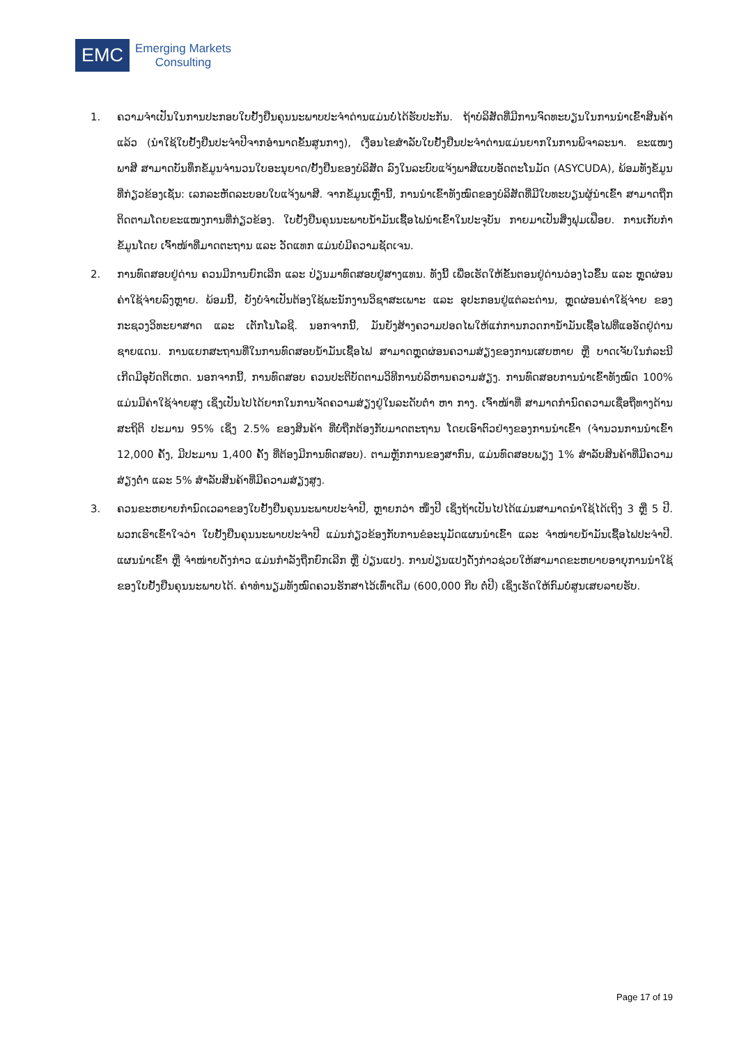EMC
Emerging Markets
Consulting
1. ຄວາມຈຳເປັນໃນການປະກອບໃບຢັ້ງຢືນຄຸນນະພາບປະຈຳດ່ານແມ່ນບໍ່ໄດ້ຮັບປະກັນ. ຖ້າບໍລິສັດທີ່ມີການຈົດທະບຽນໃນການນຳເຂົ້າສິນຄ້າແລ້ວ (ນຳໃຊ້ໃບຢັ້ງຢືນປະຈຳປີຈາກອຳນາດຂັ້ນສູນກາງ), ເງື່ອນໄຂສຳລັບໃບຢັ້ງຢືນປະຈຳດ່ານແມ່ນຍາກໃນການພິຈາລະນາ. ຂະແໜງພາສີ ສາມາດບັນທຶກຂໍ້ມູນຈຳນວນໃບອະນຸຍາດ/ຢັ້ງຢືນຂອງບໍລິສັດ ລົງໃນລະບົບແຈ້ງພາສີແບບອັດຕະໂນມັດ (ASYCUDA), ພ້ອມທັງຂໍ້ມູນທີ່ກ່ຽວຂ້ອງເຊັ່ນ: ເລກລະຫັດລະບອບໃບແຈ້ງພາສີ. ຈາກຂໍ້ມູນເຫຼົ່ານີ້, ການນຳເຂົ້າທັງໝົດຂອງບໍລິສັດທີ່ມີໃບທະບຽນຜູ້ນຳເຂົ້າ ສາມາດຖືກຕິດຕາມໂດຍຂະແໜງການທີ່ກ່ຽວຂ້ອງ. ໃບຢັ້ງຢືນຄຸນນະພາບນ້ຳມັນເຊື້ອໄຟນຳເຂົ້າໃນປະຈຸບັນ ກາຍມາເປັນສິ່ງຟຸມເຟືອຍ. ການເກັບກຳຂໍ້ມູນໂດຍ ເຈົ້າໜ້າທີ່ມາດຕະຖານ ແລະ ວັດແທກ ແມ່ນບໍ່ມີຄວາມຊັດເຈນ.
2. ການທົດສອບຢູ່ດ່ານ ຄວນມີການຍົກເລີກ ແລະ ປ່ຽນມາທົດສອບຢູ່ສາງແທນ. ທັງນີ້ ເພື່ອເຮັດໃຫ້ຂັ້ນຕອນຢູ່ດ່ານວ່ອງໄວຂຶ້ນ ແລະ ຫຼຸດຜ່ອນຄ່າໃຊ້ຈ່າຍລົງຫຼາຍ. ພ້ອມນີ້, ຍັງບໍ່ຈຳເປັນຕ້ອງໃຊ້ພະນັກງານວິຊາສະເພາະ ແລະ ອຸປະກອນຢູ່ແຕ່ລະດ່ານ, ຫຼຸດຜ່ອນຄ່າໃຊ້ຈ່າຍ ຂອງກະຊວງວິທະຍາສາດ ແລະ ເຕັກໂນໂລຊີ. ນອກຈາກນີ້, ມັນຍັງສ້າງຄວາມປອດໄພໃຫ້ແກ່ການກວດການ້ຳມັນເຊື້ອໄຟທີ່ແອອັດຢູ່ດ່ານຊາຍແດນ. ການແຍກສະຖານທີ່ໃນການທົດສອບນ້ຳມັນເຊື້ອໄຟ ສາມາດຫຼຸດຜ່ອນຄວາມສ່ຽງຂອງການເສຍຫາຍ ຫຼື ບາດເຈັບໃນກໍລະນີເກີດມີອຸບັດຕິເຫດ. ນອກຈາກນີ້, ການທົດສອບ ຄວນປະຕິບັດຕາມວິທີການບໍລິຫານຄວາມສ່ຽງ. ການທົດສອບການນຳເຂົ້າທັງໝົດ 100% ແມ່ນມີຄ່າໃຊ້ຈ່າຍສູງ ເຊິ່ງເປັນໄປໄດ້ຍາກໃນການຈັດຄວາມສ່ຽງຢູ່ໃນລະດັບຕ່ຳ ຫາ ກາງ. ເຈົ້າໜ້າທີ່ ສາມາດກຳນົດຄວາມເຊື່ອຖືທາງດ້ານສະຖິຕິ ປະມານ 95% ເຊິ່ງ 2.5% ຂອງສິນຄ້າ ທີ່ບໍ່ຖືກຕ້ອງກັບມາດຕະຖານ ໂດຍເອົາຕົວຢ່າງຂອງການນຳເຂົ້າ (ຈຳນວນການນຳເຂົ້າ 12,000 ຄັ້ງ, ມີປະມານ 1,400 ຄັ້ງ ທີ່ຕ້ອງມີການທົດສອບ). ຕາມຫຼັກການຂອງສາກົນ, ແມ່ນທົດສອບພຽງ 1% ສຳລັບສິນຄ້າທີ່ມີຄວາມສ່ຽງຕ່ຳ ແລະ 5% ສຳລັບສິນຄ້າທີ່ມີຄວາມສ່ຽງສູງ.
3. ຄວນຂະຫຍາຍກຳນົດເວລາຂອງໃບຢັ້ງຢືນຄຸນນະພາບປະຈຳປີ, ຫຼາຍກວ່າ ໜຶ່ງປີ ເຊິ່ງຖ້າເປັນໄປໄດ້ແມ່ນສາມາດນຳໃຊ້ໄດ້ເຖິງ 3 ຫຼື 5 ປີ. ພວກເຮົາເຂົ້າໃຈວ່າ ໃບຢັ້ງຢືນຄຸນນະພາບປະຈຳປີ ແມ່ນກ່ຽວຂ້ອງກັບການຂໍອະນຸມັດແຜນນຳເຂົ້າ ແລະ ຈຳໜ່າຍນ້ຳມັນເຊື້ອໄຟປະຈຳປີ. ແຜນນຳເຂົ້າ ຫຼື ຈຳໜ່າຍດັ່ງກ່າວ ແມ່ນກຳລັງຖືກຍົກເລີກ ຫຼື ປ່ຽນແປງ. ການປ່ຽນແປງດັ່ງກ່າວຊ່ວຍໃຫ້ສາມາດຂະຫຍາຍອາຍຸການນຳໃຊ້ຂອງໃບຢັ້ງຢືນຄຸນນະພາບໄດ້. ຄ່າທຳນຽມທັງໝົດຄວນຮັກສາໄວ້ເທົ່າເດີມ (600,000 ກີບ ຕໍ່ປີ) ເຊິ່ງເຮັດໃຫ້ກົມບໍ່ສູນເສຍລາຍຮັບ.
Page 17 of 19